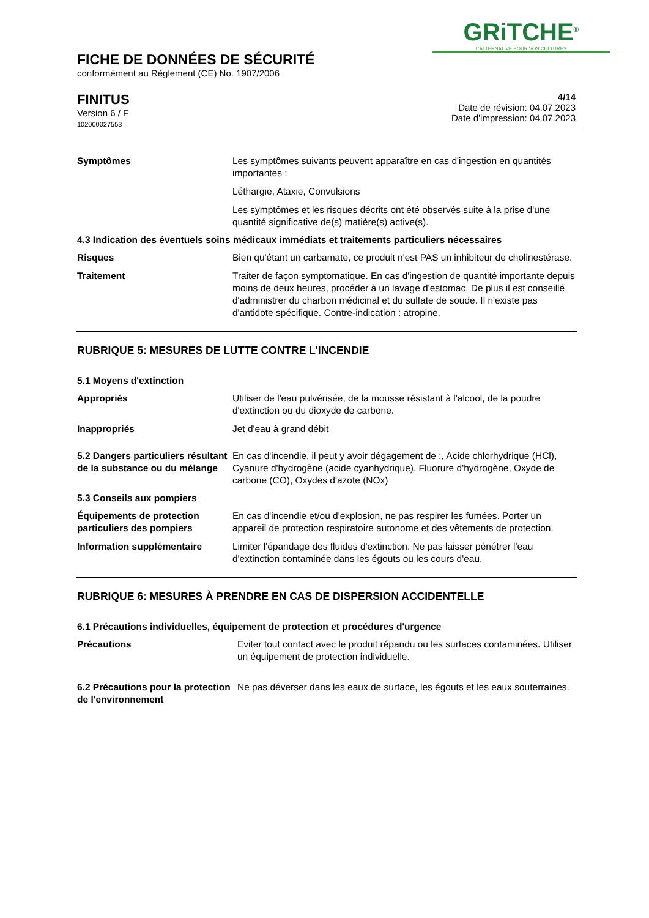GRiTCHE<sup>®</sup>
L'ALTERNATIVE POUR VOS CULTURES
FICHE DE DONNÉES DE SÉCURITÉ
conformément au Règlement (CE) No. 1907/2006
FINITUS
Version 6 / F
102000027553
4/14
Date de révision: 04.07.2023
Date d'impression: 04.07.2023
Symptômes Les symptômes suivants peuvent apparaître en cas d'ingestion en quantités importantes :
Léthargie, Ataxie, Convulsions
Les symptômes et les risques décrits ont été observés suite à la prise d'une quantité significative de(s) matière(s) active(s).
4.3 Indication des éventuels soins médicaux immédiats et traitements particuliers nécessaires
Risques Bien qu'étant un carbamate, ce produit n'est PAS un inhibiteur de cholinestérase.
Traitement Traiter de façon symptomatique. En cas d'ingestion de quantité importante depuis moins de deux heures, procéder à un lavage d'estomac. De plus il est conseillé d'administrer du charbon médicinal et du sulfate de soude. Il n'existe pas d'antidote spécifique. Contre-indication : atropine.
RUBRIQUE 5: MESURES DE LUTTE CONTRE L’INCENDIE
5.1 Moyens d'extinction
Appropriés Utiliser de l'eau pulvérisée, de la mousse résistant à l'alcool, de la poudre d'extinction ou du dioxyde de carbone.
Inappropriés Jet d'eau à grand débit
5.2 Dangers particuliers résultant de la substance ou du mélange
En cas d'incendie, il peut y avoir dégagement de :, Acide chlorhydrique (HCl), Cyanure d'hydrogène (acide cyanhydrique), Fluorure d'hydrogène, Oxyde de carbone (CO), Oxydes d'azote (NOx)
5.3 Conseils aux pompiers
Équipements de protection particuliers des pompiers
En cas d'incendie et/ou d'explosion, ne pas respirer les fumées. Porter un appareil de protection respiratoire autonome et des vêtements de protection.
Information supplémentaire Limiter l'épandage des fluides d'extinction. Ne pas laisser pénétrer l'eau d'extinction contaminée dans les égouts ou les cours d'eau.
RUBRIQUE 6: MESURES À PRENDRE EN CAS DE DISPERSION ACCIDENTELLE
6.1 Précautions individuelles, équipement de protection et procédures d'urgence
Précautions Eviter tout contact avec le produit répandu ou les surfaces contaminées. Utiliser un équipement de protection individuelle.
6.2 Précautions pour la protection de l'environnement
Ne pas déverser dans les eaux de surface, les égouts et les eaux souterraines.